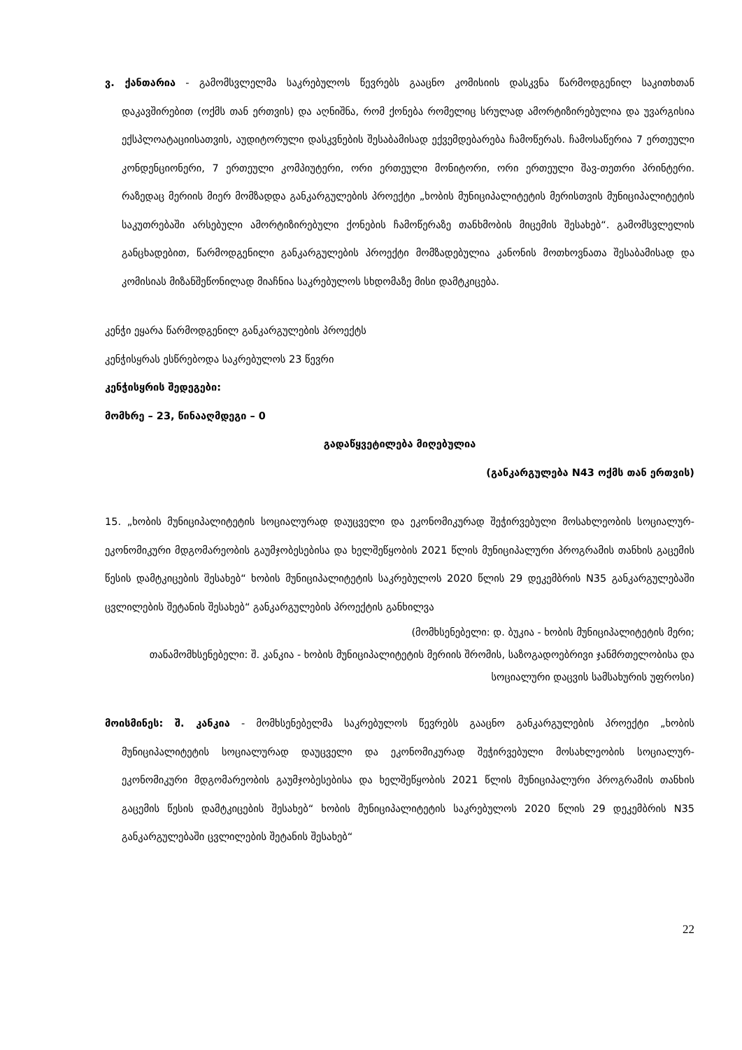ვ. ქანთარია - გამომსვლელმა საკრებულოს წევრებს გააცნო კომისიის დასკვნა წარმოდგენილ საკითხთან დაკავშირებით (ოქმს თან ერთვის) და აღნიშნა, რომ ქონება რომელიც სრულად ამორტიზირებულია და უვარგისია ექსპლოატაციისათვის, აუდიტორული დასკვნების შესაბამისად ექვემდებარება ჩამოწერას. ჩამოსაწერია 7 ერთეული კონდენციონერი, 7 ერთეული კომპიუტერი, ორი ერთეული მონიტორი, ორი ერთეული შავ-თეთრი პრინტერი. რაზედაც მერიის მიერ მომზადდა განკარგულების პროექტი „ხობის მუნიციპალიტეტის მერისთვის მუნიციპალიტეტის საკუთრებაში არსებული ამორტიზირებული ქონების ჩამოწერაზე თანხმობის მიცემის შესახებ“. გამომსვლელის განცხადებით, წარმოდგენილი განკარგულების პროექტი მომზადებულია კანონის მოთხოვნათა შესაბამისად და კომისიას მიზანშეწონილად მიაჩნია საკრებულოს სხდომაზე მისი დამტკიცება.
კენჭი ეყარა წარმოდგენილ განკარგულების პროექტს
კენჭისყრას ესწრებოდა საკრებულოს 23 წევრი
კენჭისყრის შედეგები:
მომხრე – 23, წინააღმდეგი – 0
გადაწყვეტილება მიღებულია
(განკარგულება N43 ოქმს თან ერთვის)
15. „ხობის მუნიციპალიტეტის სოციალურად დაუცველი და ეკონომიკურად შეჭირვებული მოსახლეობის სოციალურ-ეკონომიკური მდგომარეობის გაუმჯობესებისა და ხელშეწყობის 2021 წლის მუნიციპალური პროგრამის თანხის გაცემის წესის დამტკიცების შესახებ“ ხობის მუნიციპალიტეტის საკრებულოს 2020 წლის 29 დეკემბრის N35 განკარგულებაში ცვლილების შეტანის შესახებ“ განკარგულების პროექტის განხილვა
(მომხსენებელი: დ. ბუკია - ხობის მუნიციპალიტეტის მერი;
თანამომხსენებელი: შ. კანკია - ხობის მუნიციპალიტეტის მერიის შრომის, საზოგადოებრივი ჯანმრთელობისა და სოციალური დაცვის სამსახურის უფროსი)
მოისმინეს: შ. კანკია - მომხსენებელმა საკრებულოს წევრებს გააცნო განკარგულების პროექტი „ხობის მუნიციპალიტეტის სოციალურად დაუცველი და ეკონომიკურად შეჭირვებული მოსახლეობის სოციალურ-ეკონომიკური მდგომარეობის გაუმჯობესებისა და ხელშეწყობის 2021 წლის მუნიციპალური პროგრამის თანხის გაცემის წესის დამტკიცების შესახებ“ ხობის მუნიციპალიტეტის საკრებულოს 2020 წლის 29 დეკემბრის N35 განკარგულებაში ცვლილების შეტანის შესახებ“
22